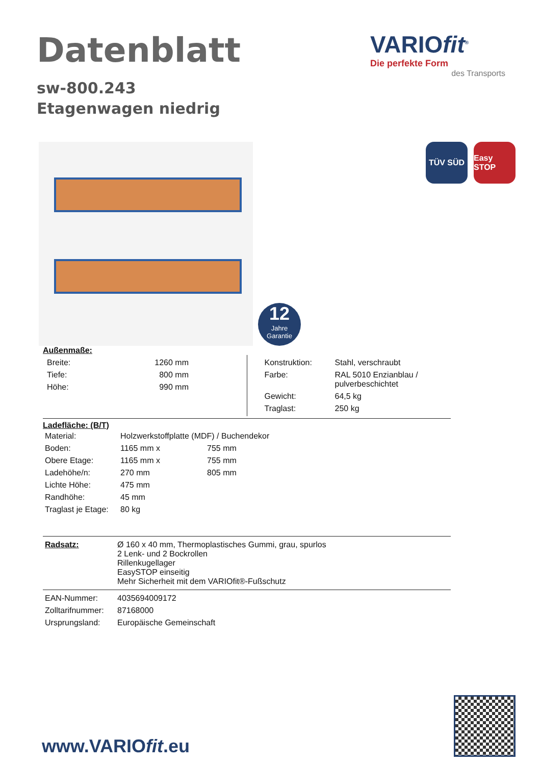Datenblatt
VARIOfit<sup>®</sup>
Die perfekte Form
des Transports
sw-800.243
Etagenwagen niedrig
12
Jahre
Garantie
TÜV SÜD Easy STOP
Außenmaße:
| / Breite: / 1260 mm / / Tiefe: / 800 mm / / Höhe: / 990 mm / | / Konstruktion: / Stahl, verschraubt / / Farbe: / RAL 5010 Enzianblau / pulverbeschichtet / / Gewicht: / 64,5 kg / / Traglast: / 250 kg / |
Ladefläche: (B/T)
| Material: | Holzwerkstoffplatte (MDF) / Buchendekor | |
| Boden: | 1165 mm x | 755 mm |
| Obere Etage: | 1165 mm x | 755 mm |
| Ladehöhe/n: | 270 mm | 805 mm |
| Lichte Höhe: | 475 mm | |
| Randhöhe: | 45 mm | |
| Traglast je Etage: | 80 kg | |
| Radsatz: | Ø 160 x 40 mm, Thermoplastisches Gummi, grau, spurlos 2 Lenk- und 2 Bockrollen Rillenkugellager EasySTOP einseitig Mehr Sicherheit mit dem VARIOfit®-Fußschutz |
| EAN-Nummer: | 4035694009172 |
| Zolltarifnummer: | 87168000 |
| Ursprungsland: | Europäische Gemeinschaft |
www.VARIOfit.eu